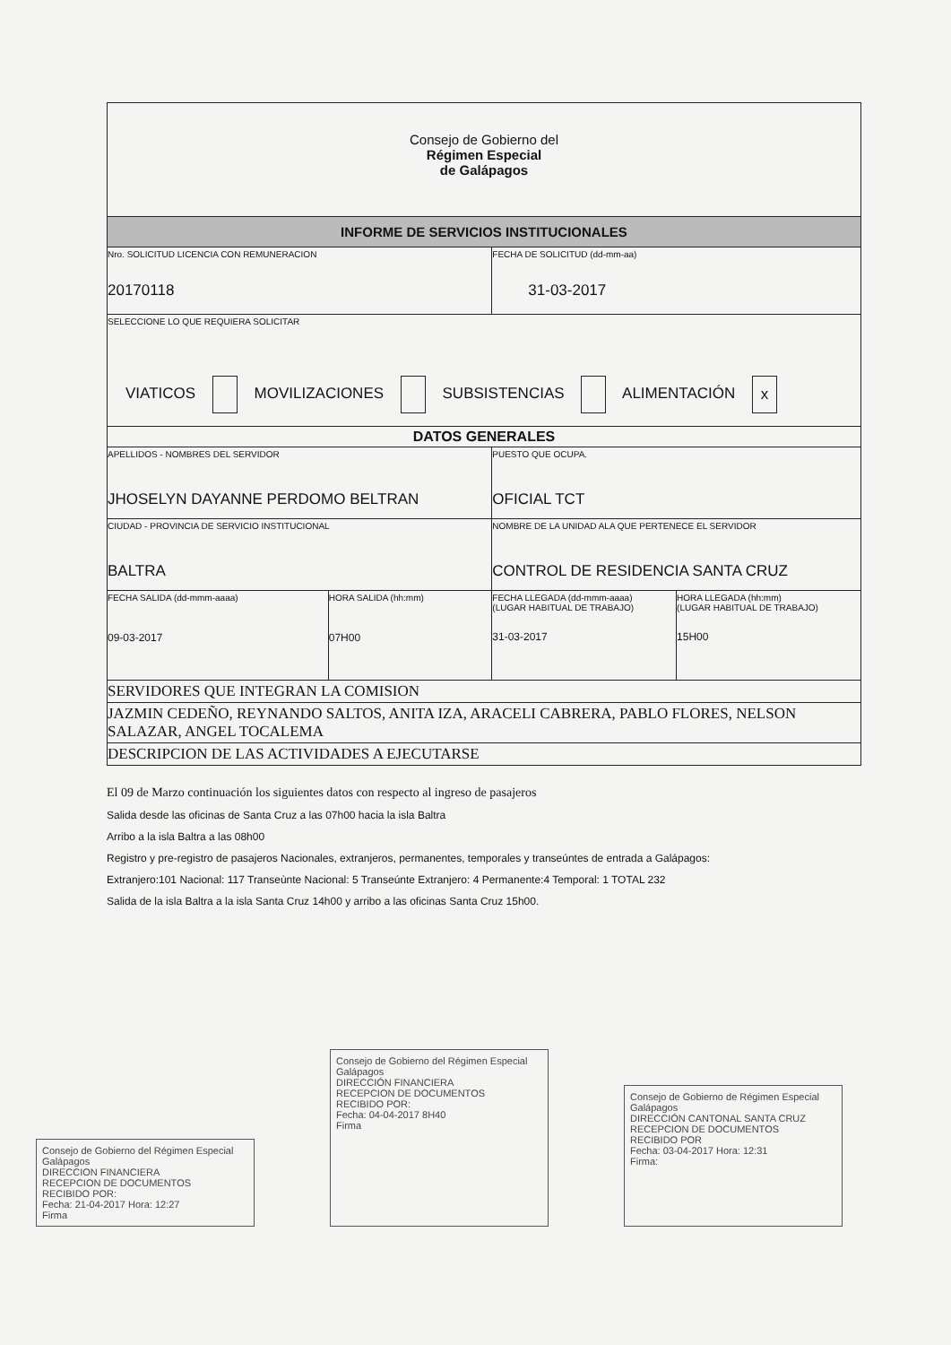| Consejo de Gobierno del Régimen Especial de Galápagos | | | |
| INFORME DE SERVICIOS INSTITUCIONALES | | | |
| Nro. SOLICITUD LICENCIA CON REMUNERACION 20170118 | | FECHA DE SOLICITUD (dd-mm-aa) 31-03-2017 | |
| SELECCIONE LO QUE REQUIERA SOLICITAR VIATICOS MOVILIZACIONES SUBSISTENCIAS ALIMENTACIÓN x | | | |
| DATOS GENERALES | | | |
| APELLIDOS - NOMBRES DEL SERVIDOR JHOSELYN DAYANNE PERDOMO BELTRAN | | PUESTO QUE OCUPA. OFICIAL TCT | |
| CIUDAD - PROVINCIA DE SERVICIO INSTITUCIONAL BALTRA | | NOMBRE DE LA UNIDAD ALA QUE PERTENECE EL SERVIDOR CONTROL DE RESIDENCIA SANTA CRUZ | |
| FECHA SALIDA (dd-mmm-aaaa) 09-03-2017 | HORA SALIDA (hh:mm) 07H00 | FECHA LLEGADA (dd-mmm-aaaa) (LUGAR HABITUAL DE TRABAJO) 31-03-2017 | HORA LLEGADA (hh:mm) (LUGAR HABITUAL DE TRABAJO) 15H00 |
| SERVIDORES QUE INTEGRAN LA COMISION | | | |
| JAZMIN CEDEÑO, REYNANDO SALTOS, ANITA IZA, ARACELI CABRERA, PABLO FLORES, NELSON SALAZAR, ANGEL TOCALEMA | | | |
| DESCRIPCION DE LAS ACTIVIDADES A EJECUTARSE | | | |
El 09 de Marzo continuación los siguientes datos con respecto al ingreso de pasajeros
Salida desde las oficinas de Santa Cruz a las 07h00 hacia la isla Baltra
Arribo a la isla Baltra a las 08h00
Registro y pre-registro de pasajeros Nacionales, extranjeros, permanentes, temporales y transeúntes de entrada a Galápagos:
Extranjero:101 Nacional: 117 Transeùnte Nacional: 5 Transeúnte Extranjero: 4 Permanente:4 Temporal: 1 TOTAL 232
Salida de la isla Baltra a la isla Santa Cruz 14h00 y arribo a las oficinas Santa Cruz 15h00.
Consejo de Gobierno del Régimen Especial Galápagos
DIRECCION FINANCIERA
RECEPCION DE DOCUMENTOS
RECIBIDO POR:
Fecha: 21-04-2017 Hora: 12:27
Firma
Consejo de Gobierno del Régimen Especial Galápagos
DIRECCIÓN FINANCIERA
RECEPCION DE DOCUMENTOS
RECIBIDO POR:
Fecha: 04-04-2017 8H40
Firma
Consejo de Gobierno de Régimen Especial Galápagos
DIRECCIÓN CANTONAL SANTA CRUZ
RECEPCION DE DOCUMENTOS
RECIBIDO POR
Fecha: 03-04-2017 Hora: 12:31
Firma: